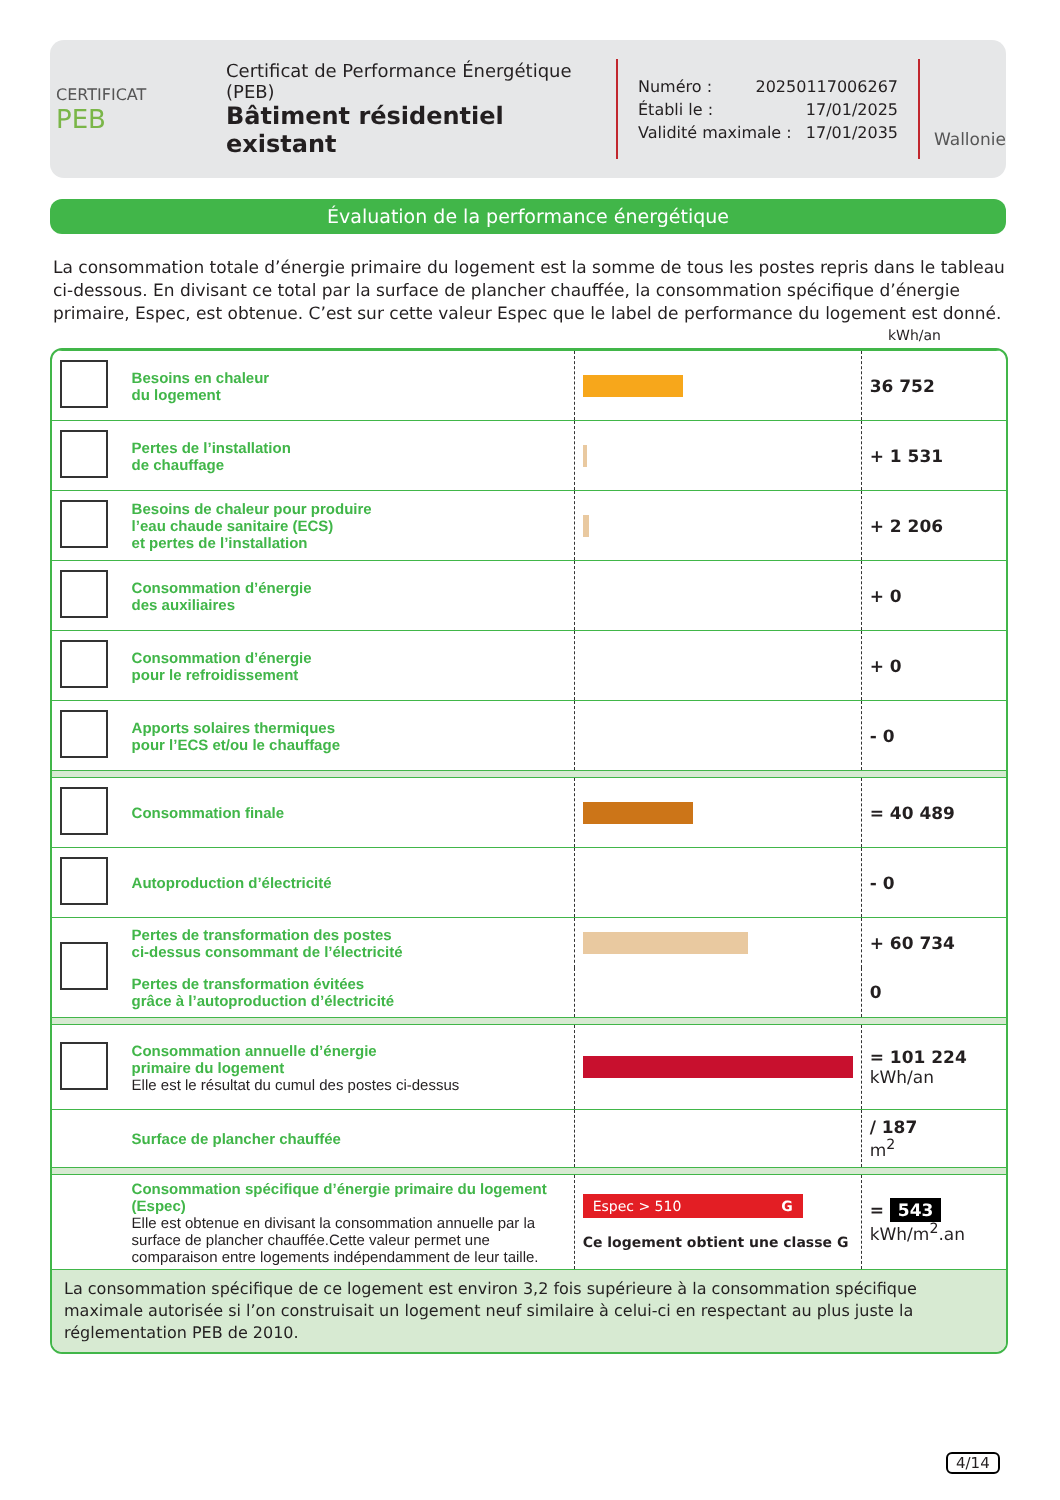CERTIFICAT
PEB
Certificat de Performance Énergétique (PEB)
Bâtiment résidentiel existant
Numéro : 20250117006267
Établi le : 17/01/2025
Validité maximale : 17/01/2035
Wallonie
Évaluation de la performance énergétique
La consommation totale d’énergie primaire du logement est la somme de tous les postes repris dans le tableau ci-dessous. En divisant ce total par la surface de plancher chauffée, la consommation spécifique d’énergie primaire, Espec, est obtenue. C’est sur cette valeur Espec que le label de performance du logement est donné.
kWh/an
| | Besoins en chaleur du logement | | 36 752 |
| | Pertes de l’installation de chauffage | | + 1 531 |
| | Besoins de chaleur pour produire l’eau chaude sanitaire (ECS) et pertes de l’installation | | + 2 206 |
| | Consommation d’énergie des auxiliaires | | + 0 |
| | Consommation d’énergie pour le refroidissement | | + 0 |
| | Apports solaires thermiques pour l’ECS et/ou le chauffage | | - 0 |
| | Consommation finale | | = 40 489 |
| | Autoproduction d’électricité | | - 0 |
| | Pertes de transformation des postes ci-dessus consommant de l’électricité | | + 60 734 |
| | Pertes de transformation évitées grâce à l’autoproduction d’électricité | | 0 |
| | Consommation annuelle d’énergie primaire du logement Elle est le résultat du cumul des postes ci-dessus | | = 101 224 kWh/an |
| | Surface de plancher chauffée | | / 187 m<sup>2</sup> |
| | Consommation spécifique d’énergie primaire du logement (Espec) Elle est obtenue en divisant la consommation annuelle par la surface de plancher chauffée.Cette valeur permet une comparaison entre logements indépendamment de leur taille. | Espec > 510 G Ce logement obtient une classe G | = 543 kWh/m<sup>2</sup>.an |
| La consommation spécifique de ce logement est environ 3,2 fois supérieure à la consommation spécifique maximale autorisée si l’on construisait un logement neuf similaire à celui-ci en respectant au plus juste la réglementation PEB de 2010. | | | |
4/14